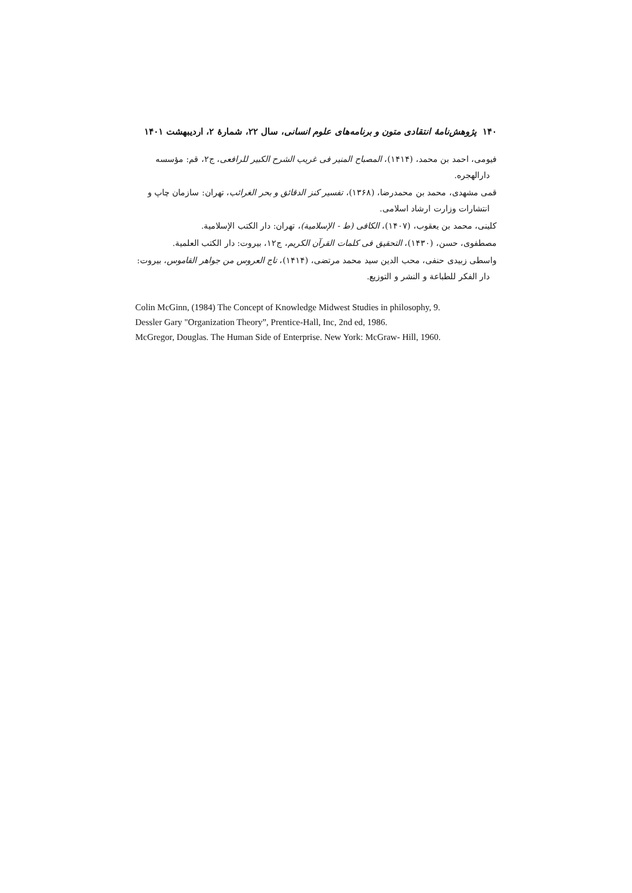۱۴۰ پژوهش‌نامهٔ انتقادی متون و برنامه‌های علوم انسانی، سال ۲۲، شمارهٔ ۲، اردیبهشت ۱۴۰۱
فیومی، احمد بن محمد، (۱۴۱۴)، المصباح المنیر فی غریب الشرح الکبیر للرافعی، ج۲، قم: مؤسسه دارالهجره.
قمی مشهدی، محمد بن محمدرضا، (۱۳۶۸)، تفسیر کنز الدقائق و بحر الغرائب، تهران: سازمان چاپ و انتشارات وزارت ارشاد اسلامی.
کلینی، محمد بن یعقوب، (۱۴۰۷)، الکافی (ط - الإسلامیة)، تهران: دار الکتب الإسلامیة.
مصطفوی، حسن، (۱۴۳۰)، التحقیق فی کلمات القرآن الکریم، ج۱۲، بیروت: دار الکتب العلمیة.
واسطی زبیدی حنفی، محب الدین سید محمد مرتضی، (۱۴۱۴)، تاج العروس من جواهر القاموس، بیروت: دار الفکر للطباعة و النشر و التوزیع.
Colin McGinn, (1984) The Concept of Knowledge Midwest Studies in philosophy, 9.
Dessler Gary "Organization Theory”, Prentice-Hall, Inc, 2nd ed, 1986.
McGregor, Douglas. The Human Side of Enterprise. New York: McGraw- Hill, 1960.